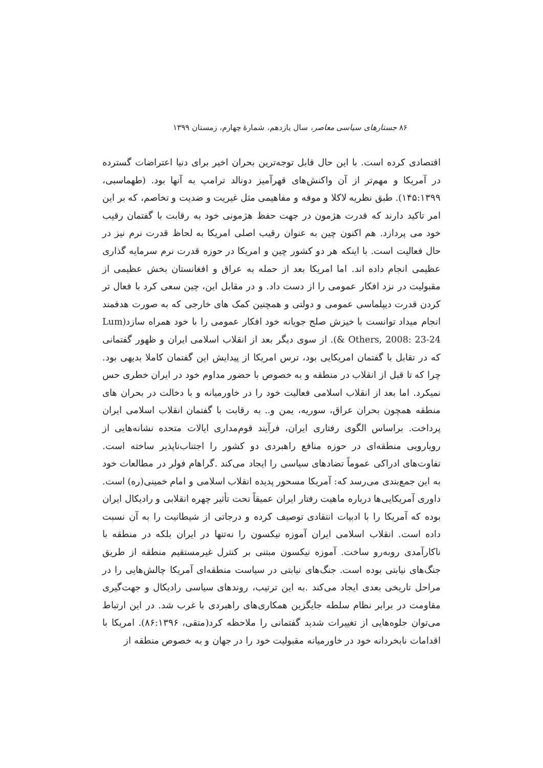۸۶ جستارهای سیاسی معاصر، سال یازدهم، شمارهٔ چهارم، زمستان ۱۳۹۹
اقتصادی کرده است. با این حال قابل توجه‌ترین بحران اخیر برای دنیا اعتراضات گسترده در آمریکا و مهم‌تر از آن واکنش‌های قهرآمیز دونالد ترامپ به آنها بود. (طهماسبی، ۱۴۵:۱۳۹۹). طبق نظریه لاکلا و موفه و مفاهیمی مثل غیریت و ضدیت و تخاصم، که بر این امر تاکید دارند که قدرت هژمون در جهت حفظ هژمونی خود به رقابت با گفتمان رقیب خود می پردازد. هم اکنون چین به عنوان رقیب اصلی امریکا به لحاظ قدرت نرم نیز در حال فعالیت است. با اینکه هر دو کشور چین و امریکا در حوزه قدرت نرم سرمایه گذاری عظیمی انجام داده اند. اما امریکا بعد از حمله به عراق و افغانستان بخش عظیمی از مقبولیت در نزد افکار عمومی را از دست داد. و در مقابل این، چین سعی کرد با فعال تر کردن قدرت دیپلماسی عمومی و دولتی و همچنین کمک های خارجی که به صورت هدفمند انجام میداد توانست با خیزش صلح جویانه خود افکار عمومی را با خود همراه سازد(Lum & Others, 2008: 23-24). از سوی دیگر بعد از انقلاب اسلامی ایران و ظهور گفتمانی که در تقابل با گفتمان امریکایی بود، ترس امریکا از پیدایش این گفتمان کاملا بدیهی بود. چرا که تا قبل از انقلاب در منطقه و به خصوص با حضور مداوم خود در ایران خطری حس نمیکرد. اما بعد از انقلاب اسلامی فعالیت خود را در خاورمیانه و با دخالت در بحران های منطقه همچون بحران عراق، سوریه، یمن و.. به رقابت با گفتمان انقلاب اسلامی ایران پرداخت. براساس الگوی رفتاری ایران، فرآیند قوم‌مداری ایالات متحده نشانه‌هایی از رویارویی منطقه‌ای در حوزه منافع راهبردی دو کشور را اجتناب‌ناپذیر ساخته است. تفاوت‌های ادراکی عموماً تضادهای سیاسی را ایجاد می‌کند .گراهام فولر در مطالعات خود به این جمع‌بندی می‌رسد که: آمریکا مسحور پدیده انقلاب اسلامی و امام خمینی(ره) است. داوری آمریکایی‌ها درباره ماهیت رفتار ایران عمیقاً تحت تأثیر چهره انقلابی و رادیکال ایران بوده که آمریکا را با ادبیات انتقادی توصیف کرده و درجاتی از شیطانیت را به آن نسبت داده است. انقلاب اسلامی ایران آموزه نیکسون را نه‌تنها در ایران بلکه در منطقه با ناکارآمدی روبه‌رو ساخت. آموزه نیکسون مبتنی بر کنترل غیرمستقیم منطقه از طریق جنگ‌های نیابتی بوده است. جنگ‌های نیابتی در سیاست منطقه‌ای آمریکا چالش‌هایی را در مراحل تاریخی بعدی ایجاد می‌کند .به این ترتیب، روندهای سیاسی رادیکال و جهت‌گیری مقاومت در برابر نظام سلطه جایگزین همکاری‌های راهبردی با غرب شد. در این ارتباط می‌توان جلوه‌هایی از تغییرات شدید گفتمانی را ملاحظه کرد(متقی، ۸۶:۱۳۹۶). امریکا با اقدامات نابخردانه خود در خاورمیانه مقبولیت خود را در جهان و به خصوص منطقه از